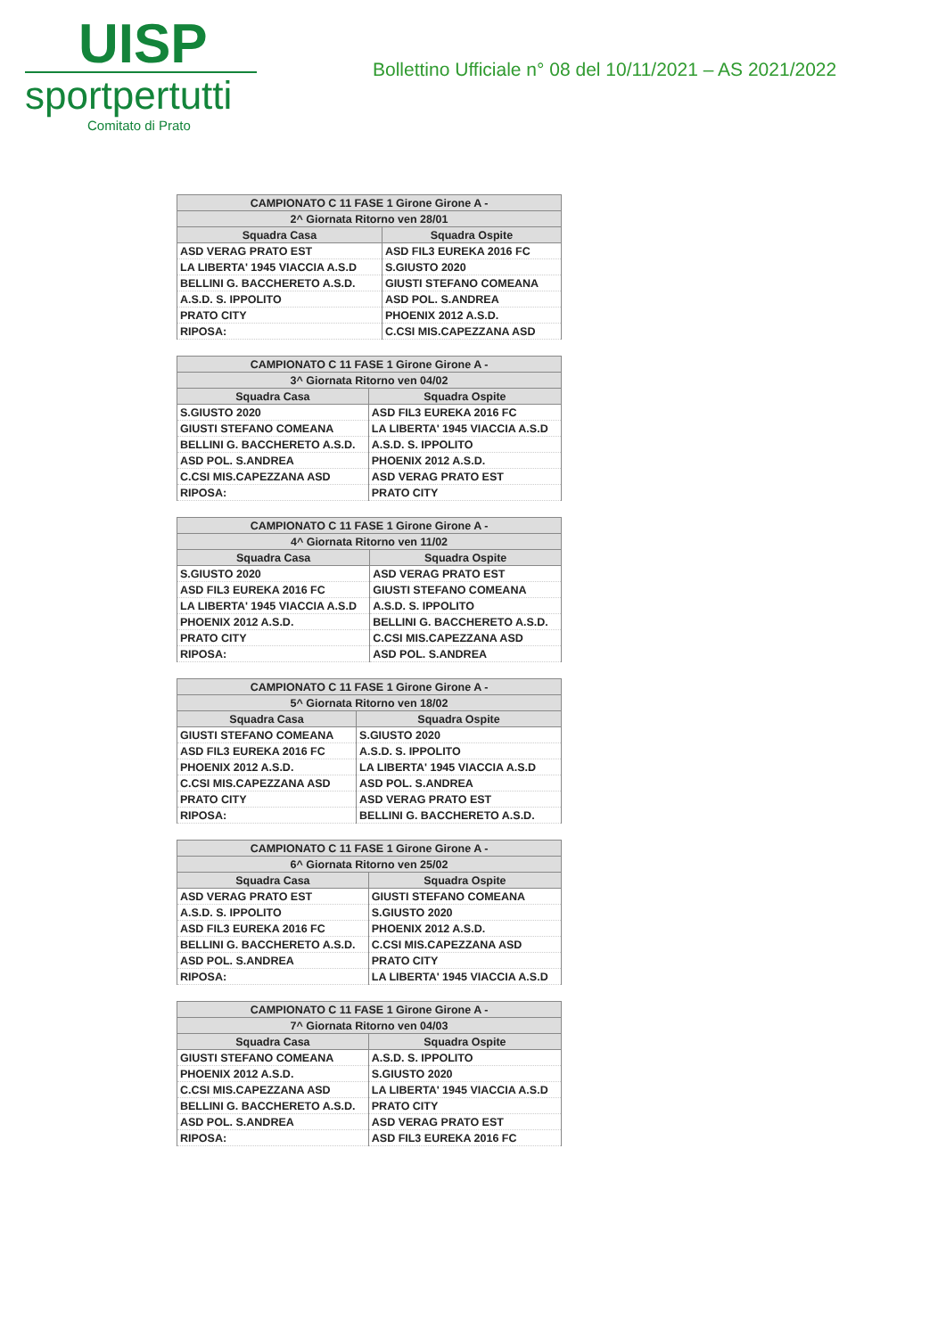UISP
sportpertutti
Comitato di Prato
Bollettino Ufficiale n° 08 del 10/11/2021 – AS 2021/2022
| CAMPIONATO C 11 FASE 1 Girone Girone A - | |
| --- | --- |
| 2^ Giornata Ritorno ven 28/01 | |
| Squadra Casa | Squadra Ospite |
| ASD VERAG PRATO EST | ASD FIL3 EUREKA 2016 FC |
| LA LIBERTA' 1945 VIACCIA A.S.D | S.GIUSTO 2020 |
| BELLINI G. BACCHERETO A.S.D. | GIUSTI STEFANO COMEANA |
| A.S.D. S. IPPOLITO | ASD POL. S.ANDREA |
| PRATO CITY | PHOENIX 2012 A.S.D. |
| RIPOSA: | C.CSI MIS.CAPEZZANA ASD |
| CAMPIONATO C 11 FASE 1 Girone Girone A - | |
| --- | --- |
| 3^ Giornata Ritorno ven 04/02 | |
| Squadra Casa | Squadra Ospite |
| S.GIUSTO 2020 | ASD FIL3 EUREKA 2016 FC |
| GIUSTI STEFANO COMEANA | LA LIBERTA' 1945 VIACCIA A.S.D |
| BELLINI G. BACCHERETO A.S.D. | A.S.D. S. IPPOLITO |
| ASD POL. S.ANDREA | PHOENIX 2012 A.S.D. |
| C.CSI MIS.CAPEZZANA ASD | ASD VERAG PRATO EST |
| RIPOSA: | PRATO CITY |
| CAMPIONATO C 11 FASE 1 Girone Girone A - | |
| --- | --- |
| 4^ Giornata Ritorno ven 11/02 | |
| Squadra Casa | Squadra Ospite |
| S.GIUSTO 2020 | ASD VERAG PRATO EST |
| ASD FIL3 EUREKA 2016 FC | GIUSTI STEFANO COMEANA |
| LA LIBERTA' 1945 VIACCIA A.S.D | A.S.D. S. IPPOLITO |
| PHOENIX 2012 A.S.D. | BELLINI G. BACCHERETO A.S.D. |
| PRATO CITY | C.CSI MIS.CAPEZZANA ASD |
| RIPOSA: | ASD POL. S.ANDREA |
| CAMPIONATO C 11 FASE 1 Girone Girone A - | |
| --- | --- |
| 5^ Giornata Ritorno ven 18/02 | |
| Squadra Casa | Squadra Ospite |
| GIUSTI STEFANO COMEANA | S.GIUSTO 2020 |
| ASD FIL3 EUREKA 2016 FC | A.S.D. S. IPPOLITO |
| PHOENIX 2012 A.S.D. | LA LIBERTA' 1945 VIACCIA A.S.D |
| C.CSI MIS.CAPEZZANA ASD | ASD POL. S.ANDREA |
| PRATO CITY | ASD VERAG PRATO EST |
| RIPOSA: | BELLINI G. BACCHERETO A.S.D. |
| CAMPIONATO C 11 FASE 1 Girone Girone A - | |
| --- | --- |
| 6^ Giornata Ritorno ven 25/02 | |
| Squadra Casa | Squadra Ospite |
| ASD VERAG PRATO EST | GIUSTI STEFANO COMEANA |
| A.S.D. S. IPPOLITO | S.GIUSTO 2020 |
| ASD FIL3 EUREKA 2016 FC | PHOENIX 2012 A.S.D. |
| BELLINI G. BACCHERETO A.S.D. | C.CSI MIS.CAPEZZANA ASD |
| ASD POL. S.ANDREA | PRATO CITY |
| RIPOSA: | LA LIBERTA' 1945 VIACCIA A.S.D |
| CAMPIONATO C 11 FASE 1 Girone Girone A - | |
| --- | --- |
| 7^ Giornata Ritorno ven 04/03 | |
| Squadra Casa | Squadra Ospite |
| GIUSTI STEFANO COMEANA | A.S.D. S. IPPOLITO |
| PHOENIX 2012 A.S.D. | S.GIUSTO 2020 |
| C.CSI MIS.CAPEZZANA ASD | LA LIBERTA' 1945 VIACCIA A.S.D |
| BELLINI G. BACCHERETO A.S.D. | PRATO CITY |
| ASD POL. S.ANDREA | ASD VERAG PRATO EST |
| RIPOSA: | ASD FIL3 EUREKA 2016 FC |